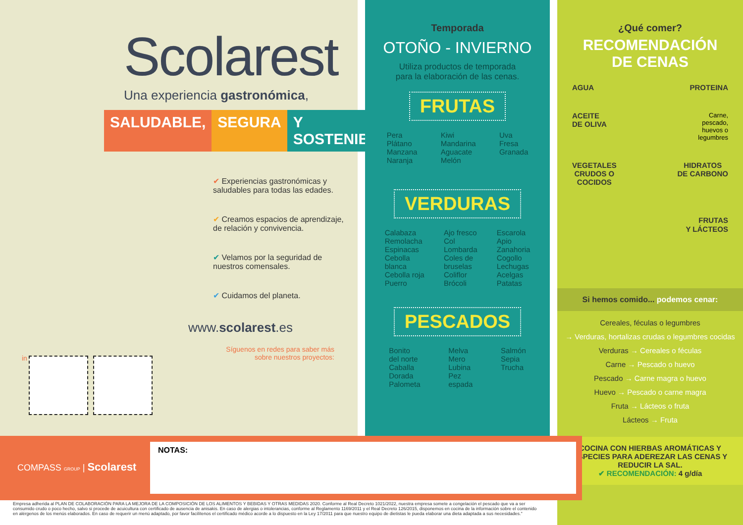Scolarest
Una experiencia gastronómica,
SALUDABLE, SEGURA Y SOSTENIBLE
✔ Experiencias gastronómicas y saludables para todas las edades.
✔ Creamos espacios de aprendizaje, de relación y convivencia.
✔ Velamos por la seguridad de nuestros comensales.
✔ Cuidamos del planeta.
www.scolarest.es
Síguenos en redes para saber más sobre nuestros proyectos:
in
Temporada
OTOÑO - INVIERNO
Utiliza productos de temporada
para la elaboración de las cenas.
FRUTAS
Pera
Plátano
Manzana
Naranja
Kiwi
Mandarina
Aguacate
Melón
Uva
Fresa
Granada
VERDURAS
Calabaza
Remolacha
Espinacas
Cebolla
blanca
Cebolla roja
Puerro
Ajo fresco
Col
Lombarda
Coles de
bruselas
Coliflor
Brócoli
Escarola
Apio
Zanahoria
Cogollo
Lechugas
Acelgas
Patatas
PESCADOS
Bonito
del norte
Caballa
Dorada
Palometa
Melva
Mero
Lubina
Pez
espada
Salmón
Sepia
Trucha
¿Qué comer?
RECOMENDACIÓN
DE CENAS
AGUA PROTEINA
ACEITE
DE OLIVA Carne,
pescado,
huevos o
legumbres
VEGETALES
CRUDOS O
COCIDOS HIDRATOS
DE CARBONO
FRUTAS
Y LÁCTEOS
Si hemos comido... podemos cenar:
Cereales, féculas o legumbres
→ Verduras, hortalizas crudas o legumbres cocidas
Verduras → Cereales o féculas
Carne → Pescado o huevo
Pescado → Carne magra o huevo
Huevo → Pescado o carne magra
Fruta → Lácteos o fruta
Lácteos → Fruta
COCINA CON HIERBAS AROMÁTICAS Y ESPECIES PARA ADEREZAR LAS CENAS Y REDUCIR LA SAL.
✔ RECOMENDACIÓN: 4 g/día
COMPASS GROUP | Scolarest
NOTAS:
Empresa adherida al PLAN DE COLABORACIÓN PARA LA MEJORA DE LA COMPOSICIÓN DE LOS ALIMENTOS Y BEBIDAS Y OTRAS MEDIDAS 2020. Conforme al Real Decreto 1021/2022, nuestra empresa somete a congelación el pescado que va a ser consumido crudo o poco hecho, salvo si procede de acuicultura con certificado de ausencia de anisakis. En caso de alergias o intolerancias, conforme al Reglamento 1169/2011 y el Real Decreto 126/2015, disponemos en cocina de la información sobre el contenido en alérgenos de los menús elaborados. En caso de requerir un menú adaptado, por favor facilítenos el certificado médico acorde a lo dispuesto en la Ley 17/2011 para que nuestro equipo de dietistas le pueda elaborar una dieta adaptada a sus necesidades."